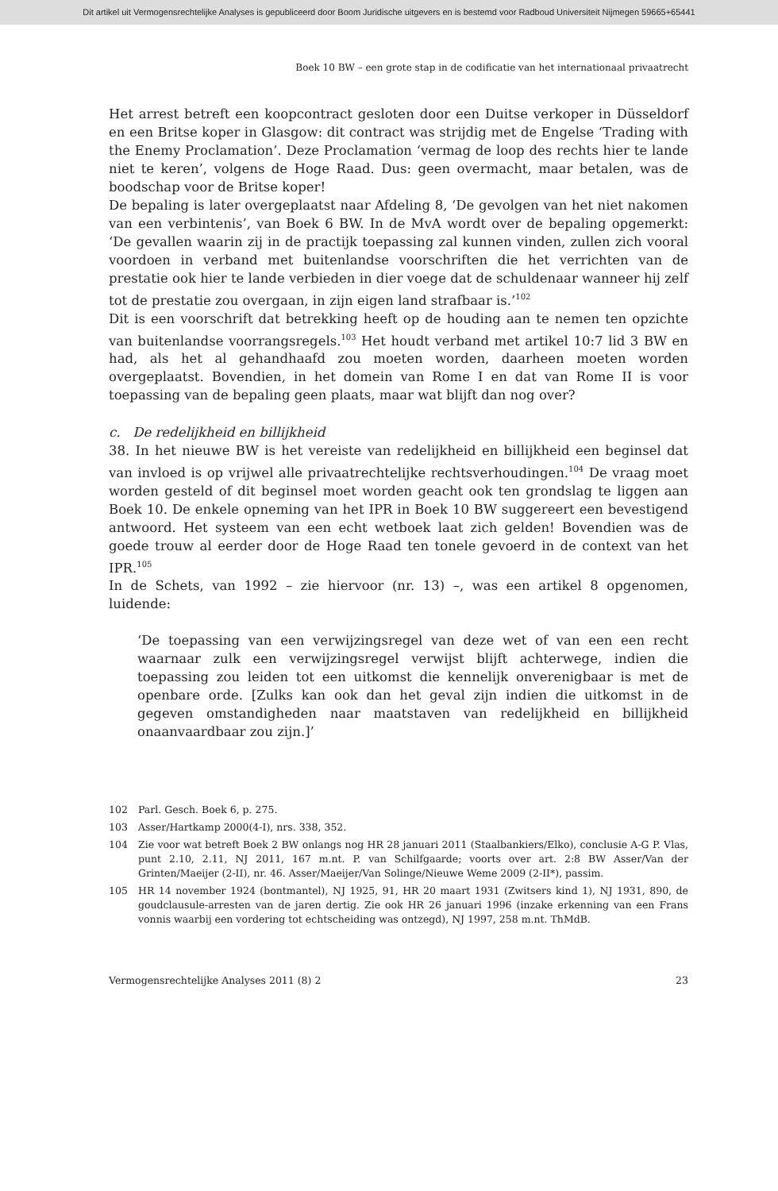Dit artikel uit Vermogensrechtelijke Analyses is gepubliceerd door Boom Juridische uitgevers en is bestemd voor Radboud Universiteit Nijmegen 59665+65441
Boek 10 BW – een grote stap in de codificatie van het internationaal privaatrecht
Het arrest betreft een koopcontract gesloten door een Duitse verkoper in Düsseldorf en een Britse koper in Glasgow: dit contract was strijdig met de Engelse ‘Trading with the Enemy Proclamation’. Deze Proclamation ‘vermag de loop des rechts hier te lande niet te keren’, volgens de Hoge Raad. Dus: geen overmacht, maar betalen, was de boodschap voor de Britse koper!
De bepaling is later overgeplaatst naar Afdeling 8, ‘De gevolgen van het niet nakomen van een verbintenis’, van Boek 6 BW. In de MvA wordt over de bepaling opgemerkt: ‘De gevallen waarin zij in de practijk toepassing zal kunnen vinden, zullen zich vooral voordoen in verband met buitenlandse voorschriften die het verrichten van de prestatie ook hier te lande verbieden in dier voege dat de schuldenaar wanneer hij zelf tot de prestatie zou overgaan, in zijn eigen land strafbaar is.’<sup>102</sup>
Dit is een voorschrift dat betrekking heeft op de houding aan te nemen ten opzichte van buitenlandse voorrangsregels.<sup>103</sup> Het houdt verband met artikel 10:7 lid 3 BW en had, als het al gehandhaafd zou moeten worden, daarheen moeten worden overgeplaatst. Bovendien, in het domein van Rome I en dat van Rome II is voor toepassing van de bepaling geen plaats, maar wat blijft dan nog over?
c. De redelijkheid en billijkheid
38. In het nieuwe BW is het vereiste van redelijkheid en billijkheid een beginsel dat van invloed is op vrijwel alle privaatrechtelijke rechtsverhoudingen.<sup>104</sup> De vraag moet worden gesteld of dit beginsel moet worden geacht ook ten grondslag te liggen aan Boek 10. De enkele opneming van het IPR in Boek 10 BW suggereert een bevestigend antwoord. Het systeem van een echt wetboek laat zich gelden! Bovendien was de goede trouw al eerder door de Hoge Raad ten tonele gevoerd in de context van het IPR.<sup>105</sup>
In de Schets, van 1992 – zie hiervoor (nr. 13) –, was een artikel 8 opgenomen, luidende:
‘De toepassing van een verwijzingsregel van deze wet of van een een recht waarnaar zulk een verwijzingsregel verwijst blijft achterwege, indien die toepassing zou leiden tot een uitkomst die kennelijk onverenigbaar is met de openbare orde. [Zulks kan ook dan het geval zijn indien die uitkomst in de gegeven omstandigheden naar maatstaven van redelijkheid en billijkheid onaanvaardbaar zou zijn.]’
102 Parl. Gesch. Boek 6, p. 275.
103 Asser/Hartkamp 2000(4-I), nrs. 338, 352.
104 Zie voor wat betreft Boek 2 BW onlangs nog HR 28 januari 2011 (Staalbankiers/Elko), conclusie A-G P. Vlas, punt 2.10, 2.11, NJ 2011, 167 m.nt. P. van Schilfgaarde; voorts over art. 2:8 BW Asser/Van der Grinten/Maeijer (2-II), nr. 46. Asser/Maeijer/Van Solinge/Nieuwe Weme 2009 (2-II*), passim.
105 HR 14 november 1924 (bontmantel), NJ 1925, 91, HR 20 maart 1931 (Zwitsers kind 1), NJ 1931, 890, de goudclausule-arresten van de jaren dertig. Zie ook HR 26 januari 1996 (inzake erkenning van een Frans vonnis waarbij een vordering tot echtscheiding was ontzegd), NJ 1997, 258 m.nt. ThMdB.
Vermogensrechtelijke Analyses 2011 (8) 2 23